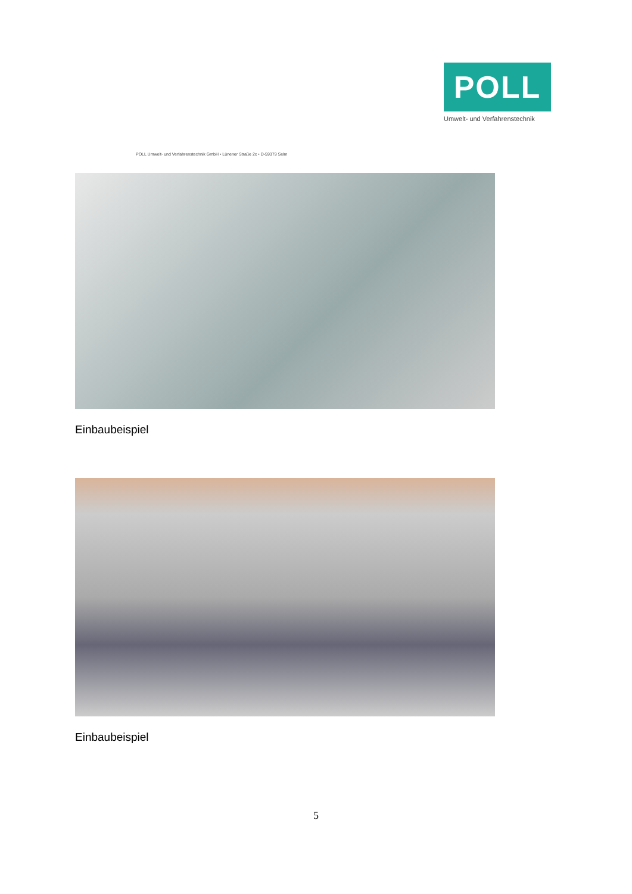POLL
Umwelt- und Verfahrenstechnik
POLL Umwelt- und Verfahrenstechnik GmbH • Lünener Straße 2c • D-59379 Selm
Einbaubeispiel
Einbaubeispiel
5